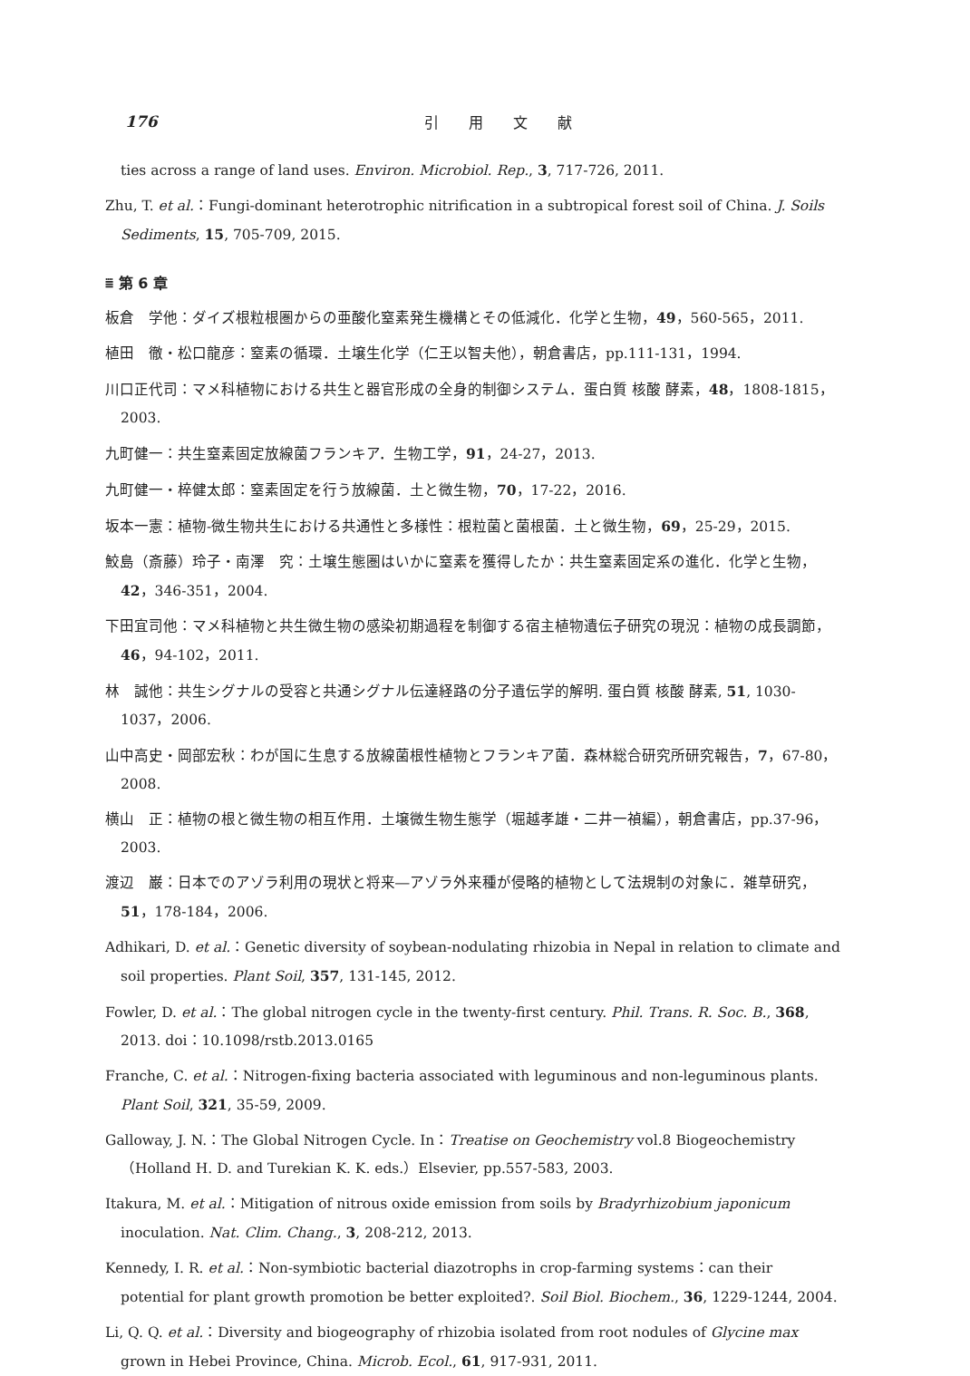176 引 用 文 献
ties across a range of land uses. Environ. Microbiol. Rep., 3, 717-726, 2011.
Zhu, T. et al.：Fungi-dominant heterotrophic nitrification in a subtropical forest soil of China. J. Soils Sediments, 15, 705-709, 2015.
⩸ 第 6 章
板倉　学他：ダイズ根粒根圏からの亜酸化窒素発生機構とその低減化．化学と生物，49，560-565，2011.
植田　徹・松口龍彦：窒素の循環．土壌生化学（仁王以智夫他），朝倉書店，pp.111-131，1994.
川口正代司：マメ科植物における共生と器官形成の全身的制御システム．蛋白質 核酸 酵素，48，1808-1815，2003.
九町健一：共生窒素固定放線菌フランキア．生物工学，91，24-27，2013.
九町健一・椊健太郎：窒素固定を行う放線菌．土と微生物，70，17-22，2016.
坂本一憲：植物-微生物共生における共通性と多様性：根粒菌と菌根菌．土と微生物，69，25-29，2015.
鮫島（斎藤）玲子・南澤　究：土壌生態圏はいかに窒素を獲得したか：共生窒素固定系の進化．化学と生物，42，346-351，2004.
下田宜司他：マメ科植物と共生微生物の感染初期過程を制御する宿主植物遺伝子研究の現況：植物の成長調節，46，94-102，2011.
林　誠他：共生シグナルの受容と共通シグナル伝達経路の分子遺伝学的解明. 蛋白質 核酸 酵素, 51, 1030-1037，2006.
山中高史・岡部宏秋：わが国に生息する放線菌根性植物とフランキア菌．森林総合研究所研究報告，7，67-80，2008.
横山　正：植物の根と微生物の相互作用．土壌微生物生態学（堀越孝雄・二井一禎編），朝倉書店，pp.37-96，2003.
渡辺　巌：日本でのアゾラ利用の現状と将来―アゾラ外来種が侵略的植物として法規制の対象に．雑草研究，51，178-184，2006.
Adhikari, D. et al.：Genetic diversity of soybean-nodulating rhizobia in Nepal in relation to climate and soil properties. Plant Soil, 357, 131-145, 2012.
Fowler, D. et al.：The global nitrogen cycle in the twenty-first century. Phil. Trans. R. Soc. B., 368, 2013. doi：10.1098/rstb.2013.0165
Franche, C. et al.：Nitrogen-fixing bacteria associated with leguminous and non-leguminous plants. Plant Soil, 321, 35-59, 2009.
Galloway, J. N.：The Global Nitrogen Cycle. In：Treatise on Geochemistry vol.8 Biogeochemistry（Holland H. D. and Turekian K. K. eds.）Elsevier, pp.557-583, 2003.
Itakura, M. et al.：Mitigation of nitrous oxide emission from soils by Bradyrhizobium japonicum inoculation. Nat. Clim. Chang., 3, 208-212, 2013.
Kennedy, I. R. et al.：Non-symbiotic bacterial diazotrophs in crop-farming systems：can their potential for plant growth promotion be better exploited?. Soil Biol. Biochem., 36, 1229-1244, 2004.
Li, Q. Q. et al.：Diversity and biogeography of rhizobia isolated from root nodules of Glycine max grown in Hebei Province, China. Microb. Ecol., 61, 917-931, 2011.